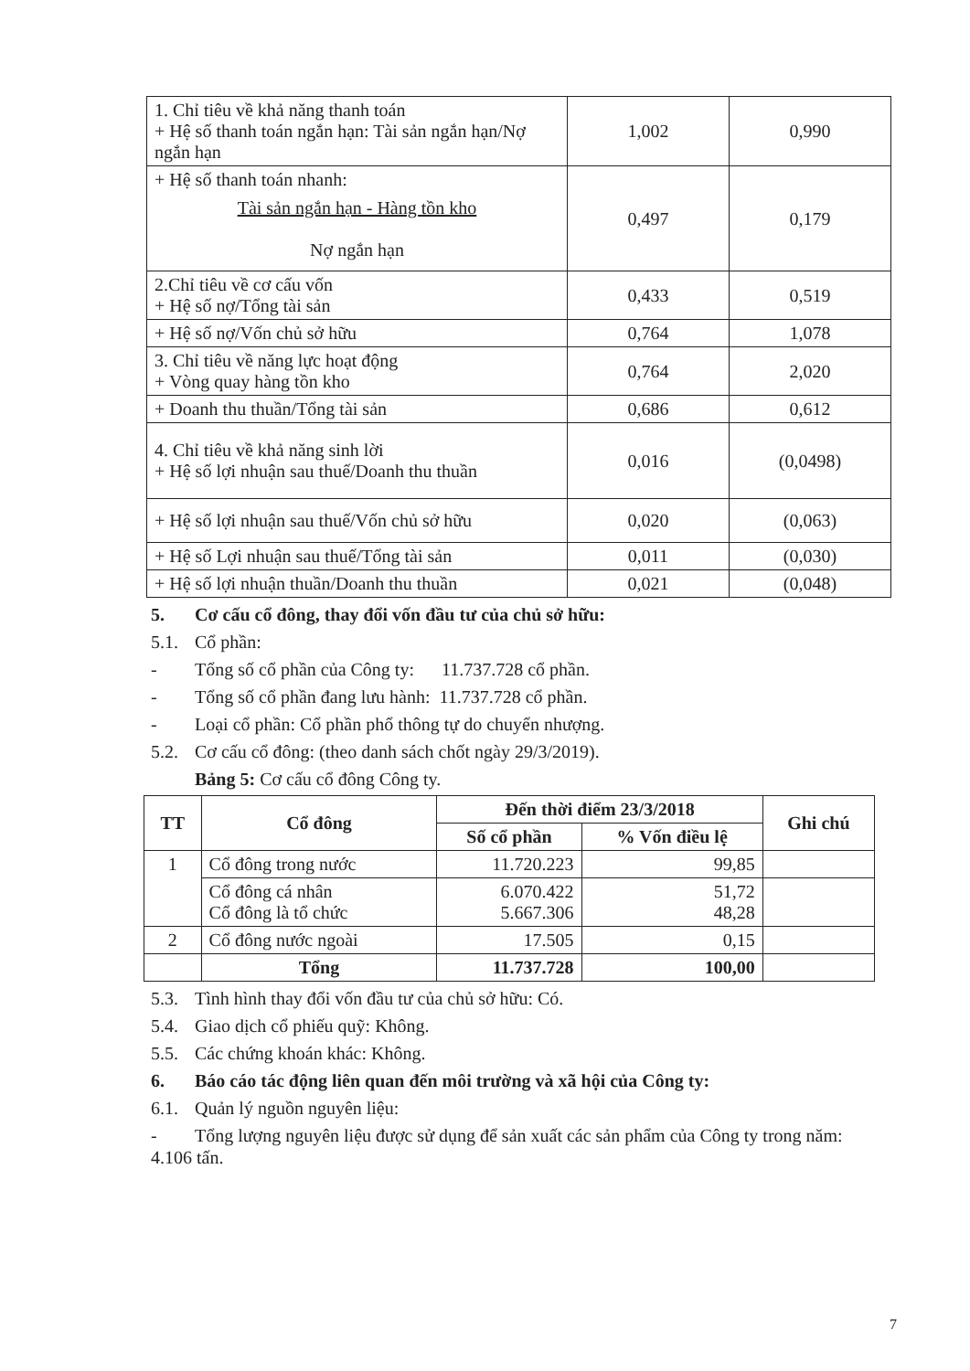| 1. Chỉ tiêu về khả năng thanh toán + Hệ số thanh toán ngắn hạn: Tài sản ngắn hạn/Nợ ngắn hạn | 1,002 | 0,990 |
| + Hệ số thanh toán nhanh: Tài sản ngắn hạn - Hàng tồn kho Nợ ngắn hạn | 0,497 | 0,179 |
| 2.Chỉ tiêu về cơ cấu vốn + Hệ số nợ/Tổng tài sản | 0,433 | 0,519 |
| + Hệ số nợ/Vốn chủ sở hữu | 0,764 | 1,078 |
| 3. Chỉ tiêu về năng lực hoạt động + Vòng quay hàng tồn kho | 0,764 | 2,020 |
| + Doanh thu thuần/Tổng tài sản | 0,686 | 0,612 |
| 4. Chỉ tiêu về khả năng sinh lời + Hệ số lợi nhuận sau thuế/Doanh thu thuần | 0,016 | (0,0498) |
| + Hệ số lợi nhuận sau thuế/Vốn chủ sở hữu | 0,020 | (0,063) |
| + Hệ số Lợi nhuận sau thuế/Tổng tài sản | 0,011 | (0,030) |
| + Hệ số lợi nhuận thuần/Doanh thu thuần | 0,021 | (0,048) |
5. Cơ cấu cổ đông, thay đổi vốn đầu tư của chủ sở hữu:
5.1. Cổ phần:
- Tổng số cổ phần của Công ty: 11.737.728 cổ phần.
- Tổng số cổ phần đang lưu hành: 11.737.728 cổ phần.
- Loại cổ phần: Cổ phần phổ thông tự do chuyển nhượng.
5.2. Cơ cấu cổ đông: (theo danh sách chốt ngày 29/3/2019).
Bảng 5: Cơ cấu cổ đông Công ty.
| TT | Cổ đông | Đến thời điểm 23/3/2018 | | Ghi chú |
| --- | --- | --- | --- | --- |
| | | Số cổ phần | % Vốn điều lệ | |
| 1 | Cổ đông trong nước | 11.720.223 | 99,85 | |
| | Cổ đông cá nhân Cổ đông là tổ chức | 6.070.422 5.667.306 | 51,72 48,28 | |
| 2 | Cổ đông nước ngoài | 17.505 | 0,15 | |
| | Tổng | 11.737.728 | 100,00 | |
5.3. Tình hình thay đổi vốn đầu tư của chủ sở hữu: Có.
5.4. Giao dịch cổ phiếu quỹ: Không.
5.5. Các chứng khoán khác: Không.
6. Báo cáo tác động liên quan đến môi trường và xã hội của Công ty:
6.1. Quản lý nguồn nguyên liệu:
- Tổng lượng nguyên liệu được sử dụng để sản xuất các sản phẩm của Công ty trong năm: 4.106 tấn.
7